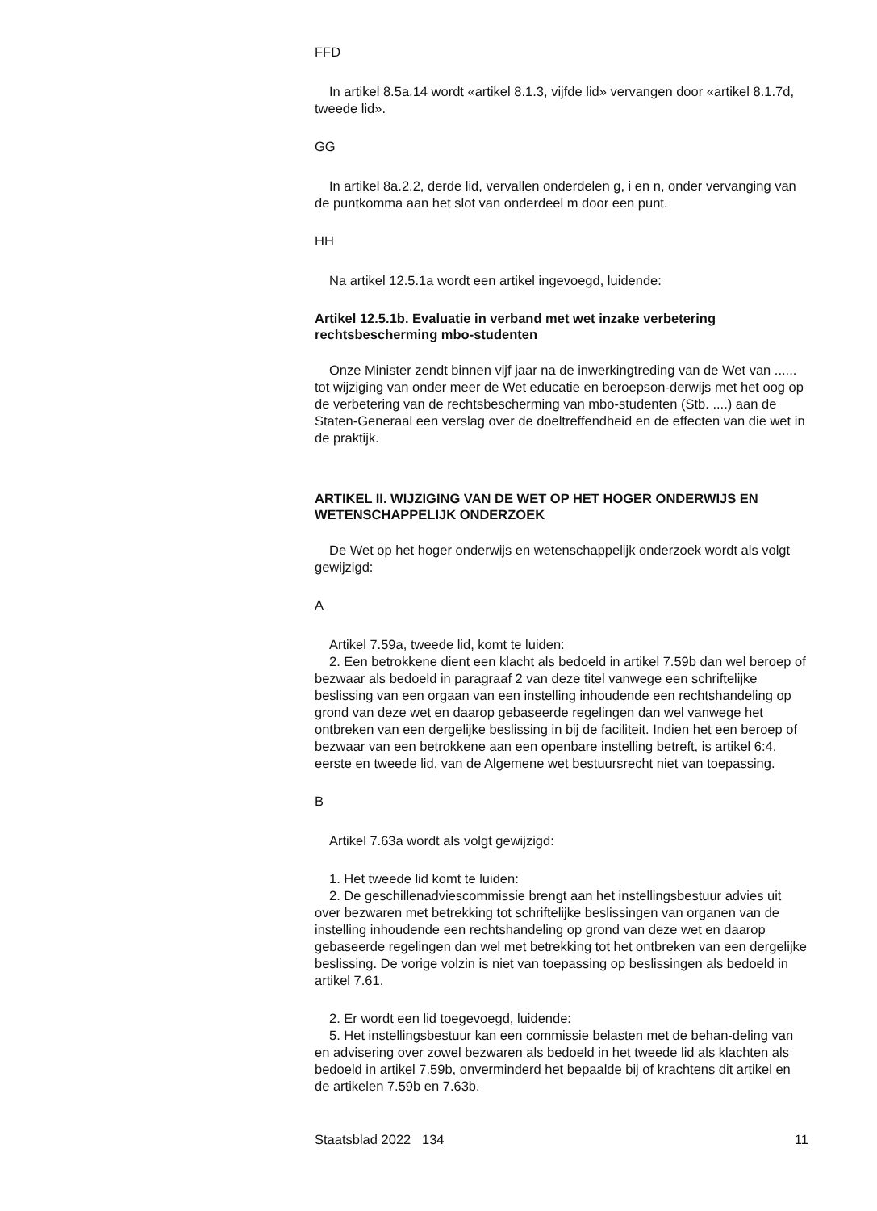FFD
In artikel 8.5a.14 wordt «artikel 8.1.3, vijfde lid» vervangen door «artikel 8.1.7d, tweede lid».
GG
In artikel 8a.2.2, derde lid, vervallen onderdelen g, i en n, onder vervanging van de puntkomma aan het slot van onderdeel m door een punt.
HH
Na artikel 12.5.1a wordt een artikel ingevoegd, luidende:
Artikel 12.5.1b. Evaluatie in verband met wet inzake verbetering rechtsbescherming mbo-studenten
Onze Minister zendt binnen vijf jaar na de inwerkingtreding van de Wet van ...... tot wijziging van onder meer de Wet educatie en beroepson-derwijs met het oog op de verbetering van de rechtsbescherming van mbo-studenten (Stb. ....) aan de Staten-Generaal een verslag over de doeltreffendheid en de effecten van die wet in de praktijk.
ARTIKEL II. WIJZIGING VAN DE WET OP HET HOGER ONDERWIJS EN WETENSCHAPPELIJK ONDERZOEK
De Wet op het hoger onderwijs en wetenschappelijk onderzoek wordt als volgt gewijzigd:
A
Artikel 7.59a, tweede lid, komt te luiden:
2. Een betrokkene dient een klacht als bedoeld in artikel 7.59b dan wel beroep of bezwaar als bedoeld in paragraaf 2 van deze titel vanwege een schriftelijke beslissing van een orgaan van een instelling inhoudende een rechtshandeling op grond van deze wet en daarop gebaseerde regelingen dan wel vanwege het ontbreken van een dergelijke beslissing in bij de faciliteit. Indien het een beroep of bezwaar van een betrokkene aan een openbare instelling betreft, is artikel 6:4, eerste en tweede lid, van de Algemene wet bestuursrecht niet van toepassing.
B
Artikel 7.63a wordt als volgt gewijzigd:
1. Het tweede lid komt te luiden:
2. De geschillenadviescommissie brengt aan het instellingsbestuur advies uit over bezwaren met betrekking tot schriftelijke beslissingen van organen van de instelling inhoudende een rechtshandeling op grond van deze wet en daarop gebaseerde regelingen dan wel met betrekking tot het ontbreken van een dergelijke beslissing. De vorige volzin is niet van toepassing op beslissingen als bedoeld in artikel 7.61.
2. Er wordt een lid toegevoegd, luidende:
5. Het instellingsbestuur kan een commissie belasten met de behan-deling van en advisering over zowel bezwaren als bedoeld in het tweede lid als klachten als bedoeld in artikel 7.59b, onverminderd het bepaalde bij of krachtens dit artikel en de artikelen 7.59b en 7.63b.
Staatsblad 2022 134 11